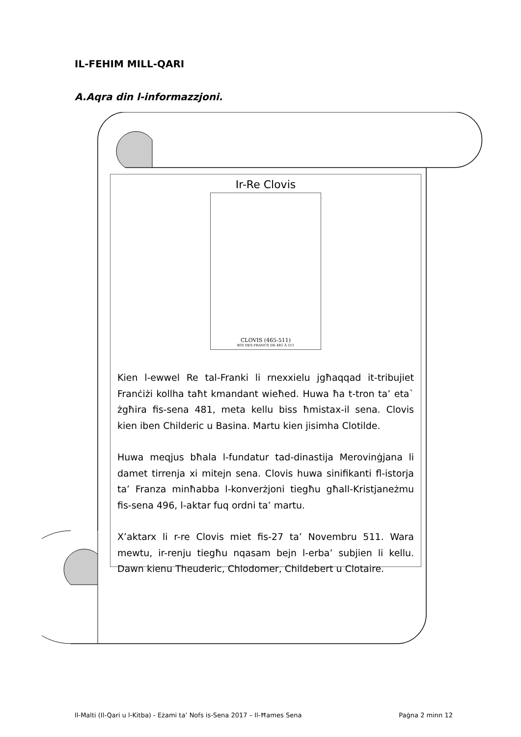IL-FEHIM MILL-QARI
A.Aqra din l-informazzjoni.
Ir-Re Clovis
CLOVIS (465-511)
ROI DES FRANCS DE 481 À 511
Kien l-ewwel Re tal-Franki li rnexxielu jgħaqqad it-tribujiet Franċiżi kollha taħt kmandant wieħed. Huwa ħa t-tron ta’ eta` żgħira fis-sena 481, meta kellu biss ħmistax-il sena. Clovis kien iben Childeric u Basina. Martu kien jisimha Clotilde.
Huwa meqjus bħala l-fundatur tad-dinastija Merovinġjana li damet tirrenja xi mitejn sena. Clovis huwa sinifikanti fl-istorja ta’ Franza minħabba l-konverżjoni tiegħu għall-Kristjaneżmu fis-sena 496, l-aktar fuq ordni ta’ martu.
X’aktarx li r-re Clovis miet fis-27 ta’ Novembru 511. Wara mewtu, ir-renju tiegħu nqasam bejn l-erba’ subjien li kellu. Dawn kienu Theuderic, Chlodomer, Childebert u Clotaire.
Il-Malti (Il-Qari u l-Kitba) - Eżami ta’ Nofs is-Sena 2017 – Il-Ħames Sena Paġna 2 minn 12